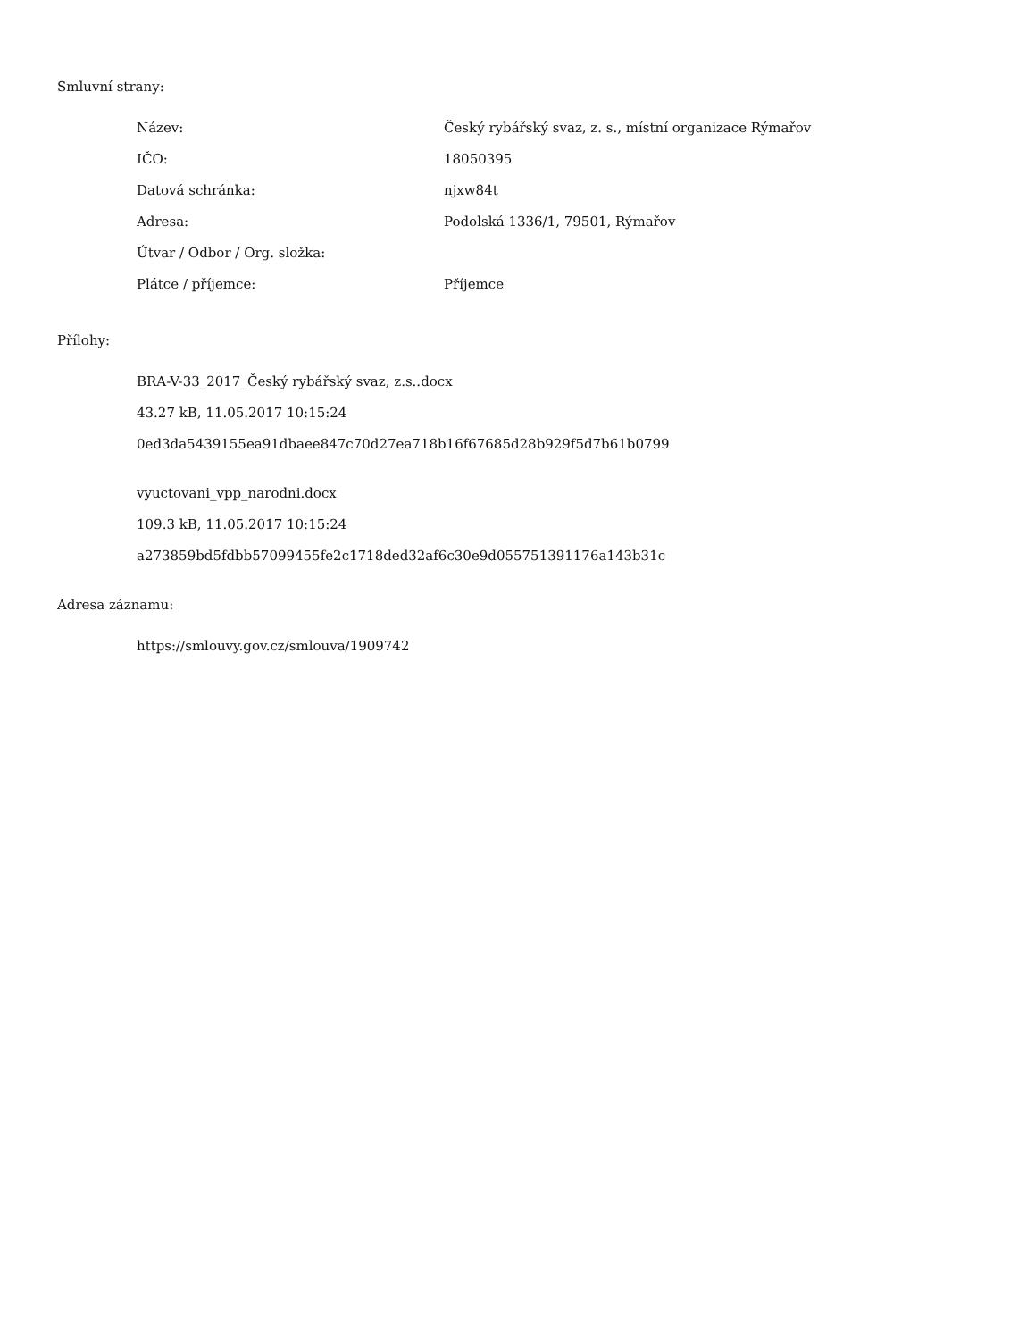Smluvní strany:
| Název: | Český rybářský svaz, z. s., místní organizace Rýmařov |
| IČO: | 18050395 |
| Datová schránka: | njxw84t |
| Adresa: | Podolská 1336/1, 79501, Rýmařov |
| Útvar / Odbor / Org. složka: | |
| Plátce / příjemce: | Příjemce |
Přílohy:
BRA-V-33_2017_Český rybářský svaz, z.s..docx
43.27 kB, 11.05.2017 10:15:24
0ed3da5439155ea91dbaee847c70d27ea718b16f67685d28b929f5d7b61b0799
vyuctovani_vpp_narodni.docx
109.3 kB, 11.05.2017 10:15:24
a273859bd5fdbb57099455fe2c1718ded32af6c30e9d055751391176a143b31c
Adresa záznamu:
https://smlouvy.gov.cz/smlouva/1909742